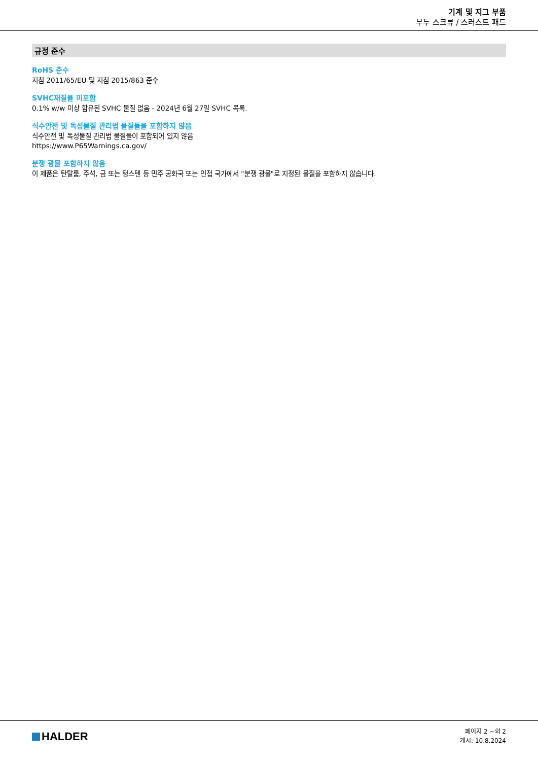기계 및 지그 부품
무두 스크류 / 스러스트 패드
규정 준수
RoHS 준수
지침 2011/65/EU 및 지침 2015/863 준수
SVHC재질을 미포함
0.1% w/w 이상 함유된 SVHC 물질 없음 - 2024년 6월 27일 SVHC 목록.
식수안전 및 독성물질 관리법 물질들을 포함하지 않음
식수안전 및 독성물질 관리법 물질들이 포함되어 있지 않음
https://www.P65Warnings.ca.gov/
분쟁 광물 포함하지 않음
이 제품은 탄탈룸, 주석, 금 또는 텅스텐 등 민주 공화국 또는 인접 국가에서 "분쟁 광물"로 지정된 물질을 포함하지 않습니다.
HALDER
페이지 2 ~의 2
개시: 10.8.2024